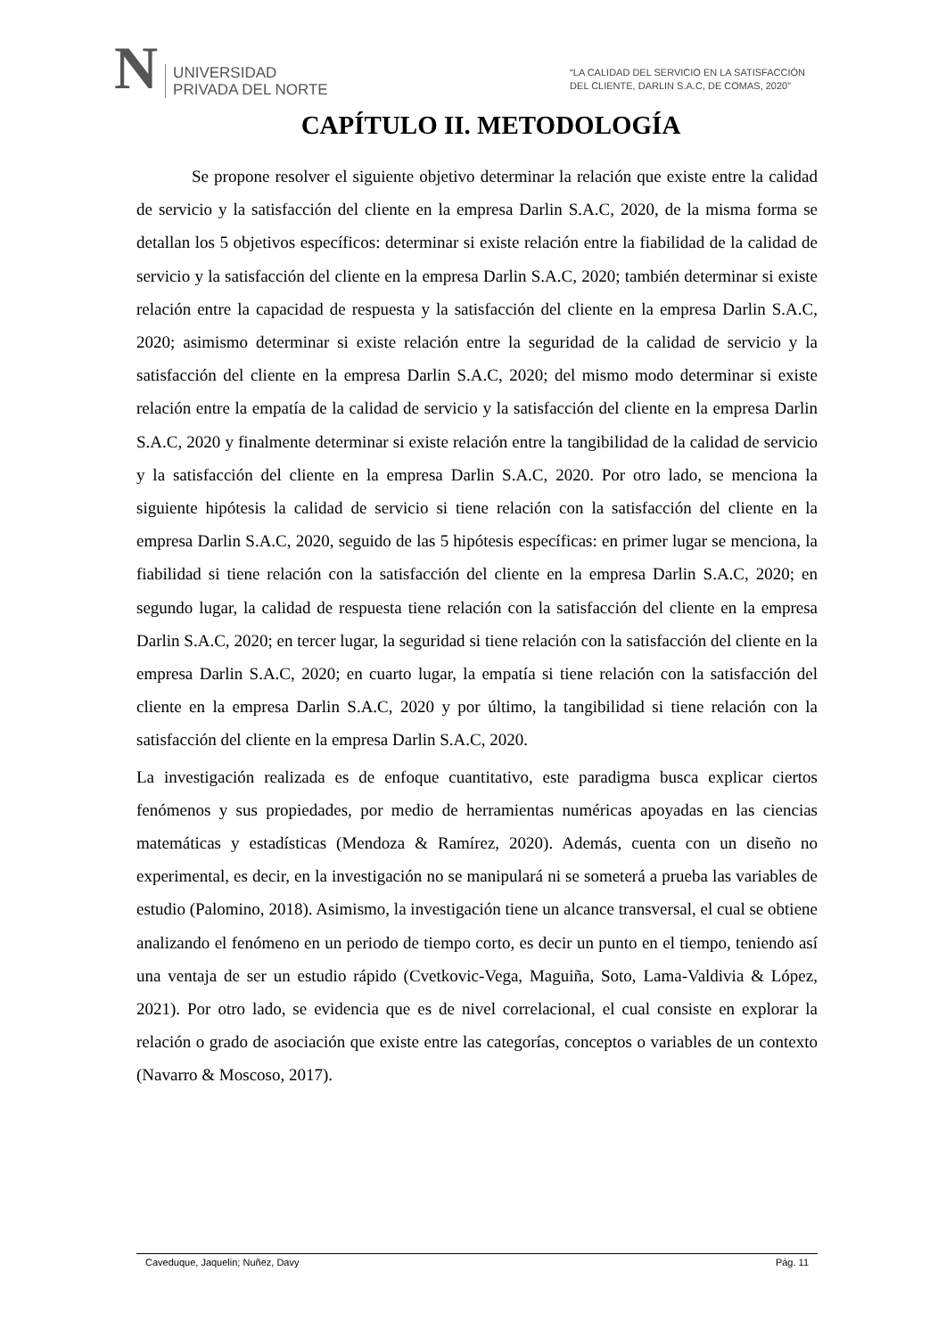N
UNIVERSIDAD
PRIVADA DEL NORTE
“LA CALIDAD DEL SERVICIO EN LA SATISFACCIÓN
DEL CLIENTE, DARLIN S.A.C, DE COMAS, 2020”
CAPÍTULO II. METODOLOGÍA
Se propone resolver el siguiente objetivo determinar la relación que existe entre la calidad de servicio y la satisfacción del cliente en la empresa Darlin S.A.C, 2020, de la misma forma se detallan los 5 objetivos específicos: determinar si existe relación entre la fiabilidad de la calidad de servicio y la satisfacción del cliente en la empresa Darlin S.A.C, 2020; también determinar si existe relación entre la capacidad de respuesta y la satisfacción del cliente en la empresa Darlin S.A.C, 2020; asimismo determinar si existe relación entre la seguridad de la calidad de servicio y la satisfacción del cliente en la empresa Darlin S.A.C, 2020; del mismo modo determinar si existe relación entre la empatía de la calidad de servicio y la satisfacción del cliente en la empresa Darlin S.A.C, 2020 y finalmente determinar si existe relación entre la tangibilidad de la calidad de servicio y la satisfacción del cliente en la empresa Darlin S.A.C, 2020. Por otro lado, se menciona la siguiente hipótesis la calidad de servicio si tiene relación con la satisfacción del cliente en la empresa Darlin S.A.C, 2020, seguido de las 5 hipótesis específicas: en primer lugar se menciona, la fiabilidad si tiene relación con la satisfacción del cliente en la empresa Darlin S.A.C, 2020; en segundo lugar, la calidad de respuesta tiene relación con la satisfacción del cliente en la empresa Darlin S.A.C, 2020; en tercer lugar, la seguridad si tiene relación con la satisfacción del cliente en la empresa Darlin S.A.C, 2020; en cuarto lugar, la empatía si tiene relación con la satisfacción del cliente en la empresa Darlin S.A.C, 2020 y por último, la tangibilidad si tiene relación con la satisfacción del cliente en la empresa Darlin S.A.C, 2020.
La investigación realizada es de enfoque cuantitativo, este paradigma busca explicar ciertos fenómenos y sus propiedades, por medio de herramientas numéricas apoyadas en las ciencias matemáticas y estadísticas (Mendoza & Ramírez, 2020). Además, cuenta con un diseño no experimental, es decir, en la investigación no se manipulará ni se someterá a prueba las variables de estudio (Palomino, 2018). Asimismo, la investigación tiene un alcance transversal, el cual se obtiene analizando el fenómeno en un periodo de tiempo corto, es decir un punto en el tiempo, teniendo así una ventaja de ser un estudio rápido (Cvetkovic-Vega, Maguiña, Soto, Lama-Valdivia & López, 2021). Por otro lado, se evidencia que es de nivel correlacional, el cual consiste en explorar la relación o grado de asociación que existe entre las categorías, conceptos o variables de un contexto (Navarro & Moscoso, 2017).
Caveduque, Jaquelin; Nuñez, Davy Pág. 11